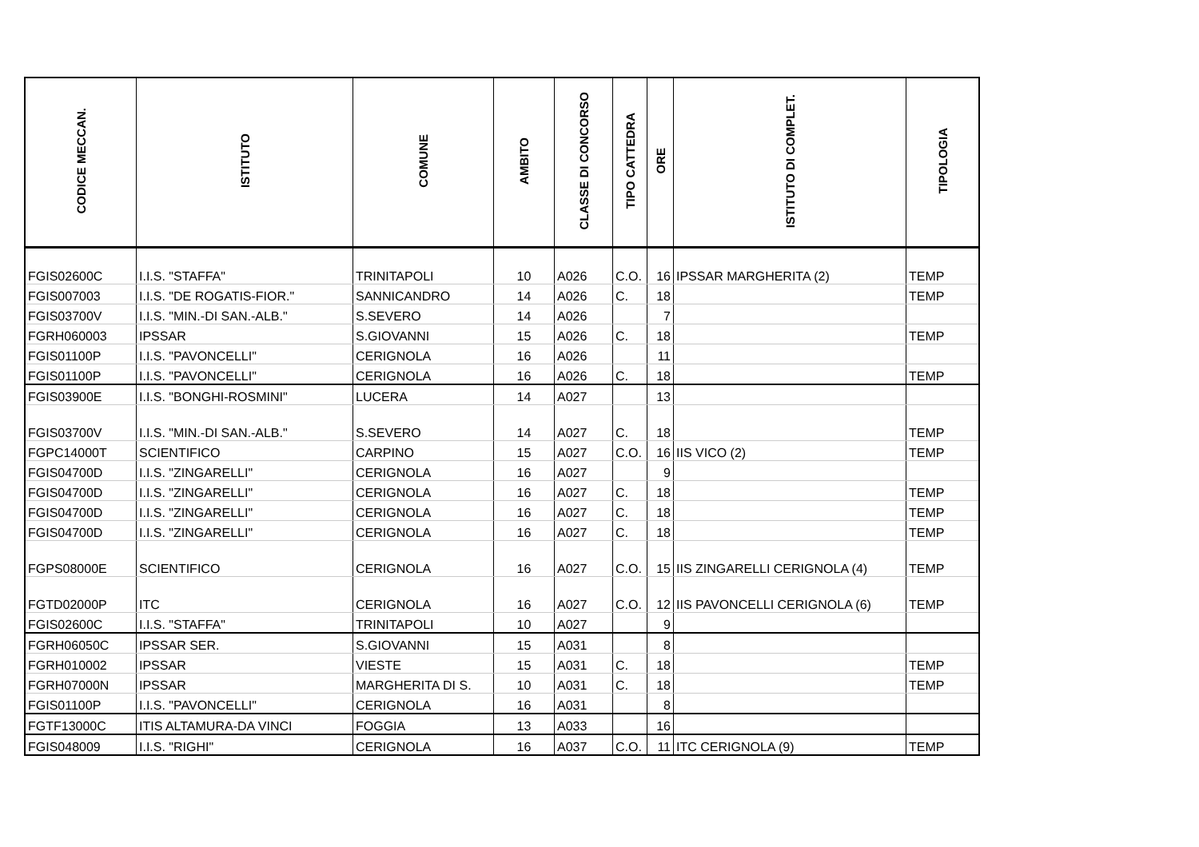| CODICE MECCAN. | ISTITUTO | COMUNE | AMBITO | CLASSE DI CONCORSO | TIPO CATTEDRA | ORE | ISTITUTO DI COMPLET. | TIPOLOGIA |
| --- | --- | --- | --- | --- | --- | --- | --- | --- |
| FGIS02600C | I.I.S. "STAFFA" | TRINITAPOLI | 10 | A026 | C.O. | 16 | IPSSAR MARGHERITA (2) | TEMP |
| FGIS007003 | I.I.S. "DE ROGATIS-FIOR." | SANNICANDRO | 14 | A026 | C. | 18 | | TEMP |
| FGIS03700V | I.I.S. "MIN.-DI SAN.-ALB." | S.SEVERO | 14 | A026 | | 7 | | |
| FGRH060003 | IPSSAR | S.GIOVANNI | 15 | A026 | C. | 18 | | TEMP |
| FGIS01100P | I.I.S. "PAVONCELLI" | CERIGNOLA | 16 | A026 | | 11 | | |
| FGIS01100P | I.I.S. "PAVONCELLI" | CERIGNOLA | 16 | A026 | C. | 18 | | TEMP |
| FGIS03900E | I.I.S. "BONGHI-ROSMINI" | LUCERA | 14 | A027 | | 13 | | |
| FGIS03700V | I.I.S. "MIN.-DI SAN.-ALB." | S.SEVERO | 14 | A027 | C. | 18 | | TEMP |
| FGPC14000T | SCIENTIFICO | CARPINO | 15 | A027 | C.O. | 16 | IIS VICO (2) | TEMP |
| FGIS04700D | I.I.S. "ZINGARELLI" | CERIGNOLA | 16 | A027 | | 9 | | |
| FGIS04700D | I.I.S. "ZINGARELLI" | CERIGNOLA | 16 | A027 | C. | 18 | | TEMP |
| FGIS04700D | I.I.S. "ZINGARELLI" | CERIGNOLA | 16 | A027 | C. | 18 | | TEMP |
| FGIS04700D | I.I.S. "ZINGARELLI" | CERIGNOLA | 16 | A027 | C. | 18 | | TEMP |
| FGPS08000E | SCIENTIFICO | CERIGNOLA | 16 | A027 | C.O. | 15 | IIS ZINGARELLI CERIGNOLA (4) | TEMP |
| FGTD02000P | ITC | CERIGNOLA | 16 | A027 | C.O. | 12 | IIS PAVONCELLI CERIGNOLA (6) | TEMP |
| FGIS02600C | I.I.S. "STAFFA" | TRINITAPOLI | 10 | A027 | | 9 | | |
| FGRH06050C | IPSSAR SER. | S.GIOVANNI | 15 | A031 | | 8 | | |
| FGRH010002 | IPSSAR | VIESTE | 15 | A031 | C. | 18 | | TEMP |
| FGRH07000N | IPSSAR | MARGHERITA DI S. | 10 | A031 | C. | 18 | | TEMP |
| FGIS01100P | I.I.S. "PAVONCELLI" | CERIGNOLA | 16 | A031 | | 8 | | |
| FGTF13000C | ITIS ALTAMURA-DA VINCI | FOGGIA | 13 | A033 | | 16 | | |
| FGIS048009 | I.I.S. "RIGHI" | CERIGNOLA | 16 | A037 | C.O. | 11 | ITC CERIGNOLA (9) | TEMP |